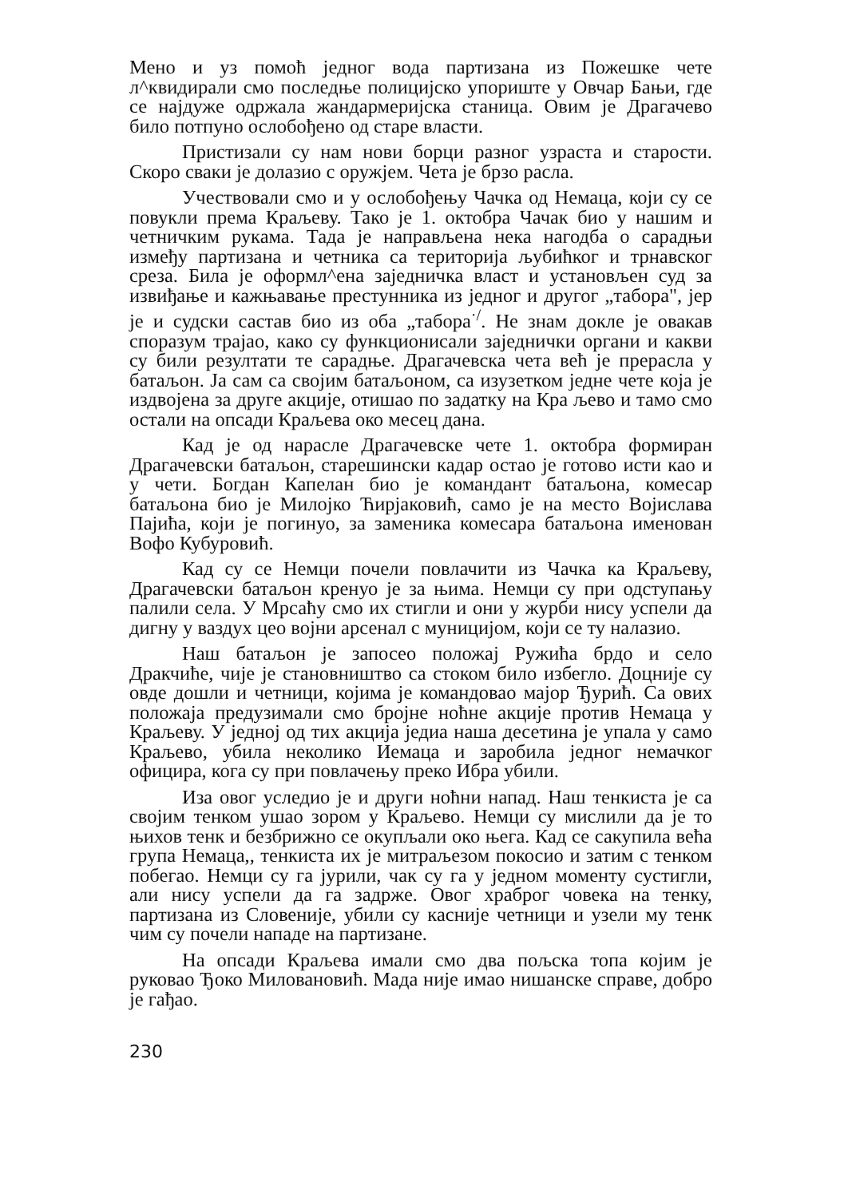Мено и уз помоћ једног вода партизана из Пожешке чете л^квидирали смо последње полицијско упориште у Овчар Бањи, где се најдуже одржала жандармеријска станица. Овим је Драгачево било потпуно ослобођено од старе власти.
Пристизали су нам нови борци разног узраста и старости. Скоро сваки је долазио с оружјем. Чета је брзо расла.
Учествовали смо и у ослобођењу Чачка од Немаца, који су се повукли према Краљеву. Тако је 1. октобра Чачак био у нашим и четничким рукама. Тада је направљена нека нагодба о сарадњи између партизана и четника са територија љубићког и трнавског среза. Била је оформл^ена заједничка власт и установљен суд за извиђање и кажњавање престунника из једног и другог „табора", јер је и судски састав био из оба „табора<sup>·/</sup>. Не знам докле је овакав споразум трајао, како су функционисали заједнички органи и какви су били резултати те сарадње. Драгачевска чета већ је прерасла у батаљон. Ја сам са својим батаљоном, са изузетком једне чете која је издвојена за друге акције, отишао по задатку на Кра љево и тамо смо остали на опсади Краљева око месец дана.
Кад је од нарасле Драгачевске чете 1. октобра формиран Драгачевски батаљон, старешински кадар остао је готово исти као и у чети. Богдан Капелан био је командант батаљона, комесар батаљона био је Милојко Ћирјаковић, само је на место Војислава Пајића, који је погинуо, за заменика комесара батаљона именован Вофо Кубуровић.
Кад су се Немци почели повлачити из Чачка ка Краљеву, Драгачевски батаљон кренуо је за њима. Немци су при одступању палили села. У Мрсаћу смо их стигли и они у журби нису успели да дигну у ваздух цео војни арсенал с муницијом, који се ту налазио.
Наш батаљон је запосео положај Ружића брдо и село Дракчиће, чије је становништво са стоком било избегло. Доцније су овде дошли и четници, којима је командовао мајор Ђурић. Са ових положаја предузимали смо бројне ноћне акције против Немаца у Краљеву. У једној од тих акција једиа наша десетина је упала у само Краљево, убила неколико Иемаца и заробила једног немачког официра, кога су при повлачењу преко Ибра убили.
Иза овог уследио је и други ноћни напад. Наш тенкиста је са својим тенком ушао зором у Краљево. Немци су мислили да је то њихов тенк и безбрижно се окупљали око њега. Кад се сакупила већа група Немаца,, тенкиста их је митраљезом покосио и затим с тенком побегао. Немци су га јурили, чак су га у једном моменту сустигли, али нису успели да га задрже. Овог храброг човека на тенку, партизана из Словеније, убили су касније четници и узели му тенк чим су почели нападе на партизане.
На опсади Краљева имали смо два пољска топа којим је руковао Ђоко Миловановић. Мада није имао нишанске справе, добро је гађао.
230